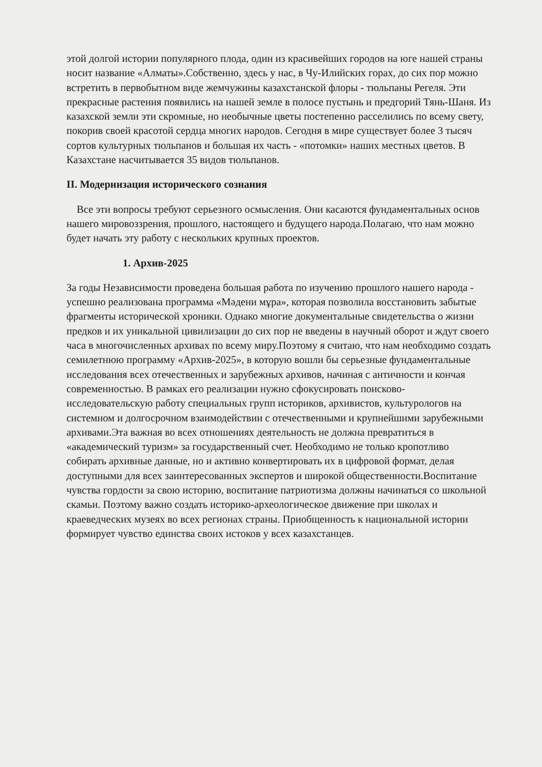этой долгой истории популярного плода, один из красивейших городов на юге нашей страны носит название «Алматы».Собственно, здесь у нас, в Чу-Илийских горах, до сих пор можно встретить в первобытном виде жемчужины казахстанской флоры - тюльпаны Регеля. Эти прекрасные растения появились на нашей земле в полосе пустынь и предгорий Тянь-Шаня. Из казахской земли эти скромные, но необычные цветы постепенно расселились по всему свету, покорив своей красотой сердца многих народов. Сегодня в мире существует более 3 тысяч сортов культурных тюльпанов и большая их часть - «потомки» наших местных цветов. В Казахстане насчитывается 35 видов тюльпанов.
II. Модернизация исторического сознания
Все эти вопросы требуют серьезного осмысления. Они касаются фундаментальных основ нашего мировоззрения, прошлого, настоящего и будущего народа.Полагаю, что нам можно будет начать эту работу с нескольких крупных проектов.
1. Архив-2025
За годы Независимости проведена большая работа по изучению прошлого нашего народа - успешно реализована программа «Мәдени мұра», которая позволила восстановить забытые фрагменты исторической хроники. Однако многие документальные свидетельства о жизни предков и их уникальной цивилизации до сих пор не введены в научный оборот и ждут своего часа в многочисленных архивах по всему миру.Поэтому я считаю, что нам необходимо создать семилетнюю программу «Архив-2025», в которую вошли бы серьезные фундаментальные исследования всех отечественных и зарубежных архивов, начиная с античности и кончая современностью. В рамках его реализации нужно сфокусировать поисково-исследовательскую работу специальных групп историков, архивистов, культурологов на системном и долгосрочном взаимодействии с отечественными и крупнейшими зарубежными архивами.Эта важная во всех отношениях деятельность не должна превратиться в «академический туризм» за государственный счет. Необходимо не только кропотливо собирать архивные данные, но и активно конвертировать их в цифровой формат, делая доступными для всех заинтересованных экспертов и широкой общественности.Воспитание чувства гордости за свою историю, воспитание патриотизма должны начинаться со школьной скамьи. Поэтому важно создать историко-археологическое движение при школах и краеведческих музеях во всех регионах страны. Приобщенность к национальной истории формирует чувство единства своих истоков у всех казахстанцев.